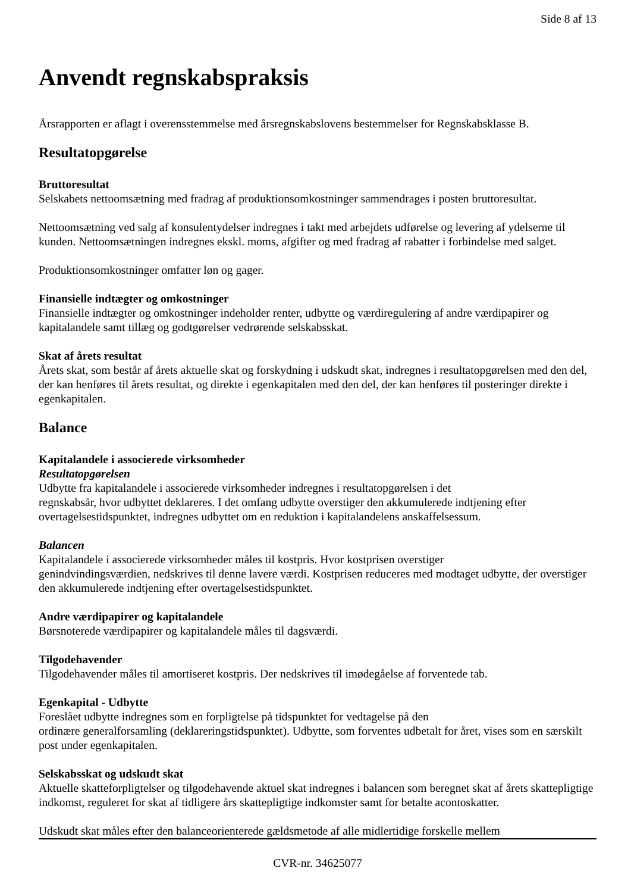Side 8 af 13
Anvendt regnskabspraksis
Årsrapporten er aflagt i overensstemmelse med årsregnskabslovens bestemmelser for Regnskabsklasse B.
Resultatopgørelse
Bruttoresultat
Selskabets nettoomsætning med fradrag af produktionsomkostninger sammendrages i posten bruttoresultat.
Nettoomsætning ved salg af konsulentydelser indregnes i takt med arbejdets udførelse og levering af ydelserne til kunden. Nettoomsætningen indregnes ekskl. moms, afgifter og med fradrag af rabatter i forbindelse med salget.
Produktionsomkostninger omfatter løn og gager.
Finansielle indtægter og omkostninger
Finansielle indtægter og omkostninger indeholder renter, udbytte og værdiregulering af andre værdipapirer og kapitalandele samt tillæg og godtgørelser vedrørende selskabsskat.
Skat af årets resultat
Årets skat, som består af årets aktuelle skat og forskydning i udskudt skat, indregnes i resultatopgørelsen med den del, der kan henføres til årets resultat, og direkte i egenkapitalen med den del, der kan henføres til posteringer direkte i egenkapitalen.
Balance
Kapitalandele i associerede virksomheder
Resultatopgørelsen
Udbytte fra kapitalandele i associerede virksomheder indregnes i resultatopgørelsen i det
regnskabsår, hvor udbyttet deklareres. I det omfang udbytte overstiger den akkumulerede indtjening efter overtagelsestidspunktet, indregnes udbyttet om en reduktion i kapitalandelens anskaffelsessum.
Balancen
Kapitalandele i associerede virksomheder måles til kostpris. Hvor kostprisen overstiger
genindvindingsværdien, nedskrives til denne lavere værdi. Kostprisen reduceres med modtaget udbytte, der overstiger den akkumulerede indtjening efter overtagelsestidspunktet.
Andre værdipapirer og kapitalandele
Børsnoterede værdipapirer og kapitalandele måles til dagsværdi.
Tilgodehavender
Tilgodehavender måles til amortiseret kostpris. Der nedskrives til imødegåelse af forventede tab.
Egenkapital - Udbytte
Foreslået udbytte indregnes som en forpligtelse på tidspunktet for vedtagelse på den
ordinære generalforsamling (deklareringstidspunktet). Udbytte, som forventes udbetalt for året, vises som en særskilt post under egenkapitalen.
Selskabsskat og udskudt skat
Aktuelle skatteforpligtelser og tilgodehavende aktuel skat indregnes i balancen som beregnet skat af årets skattepligtige indkomst, reguleret for skat af tidligere års skattepligtige indkomster samt for betalte acontoskatter.
Udskudt skat måles efter den balanceorienterede gældsmetode af alle midlertidige forskelle mellem
CVR-nr. 34625077